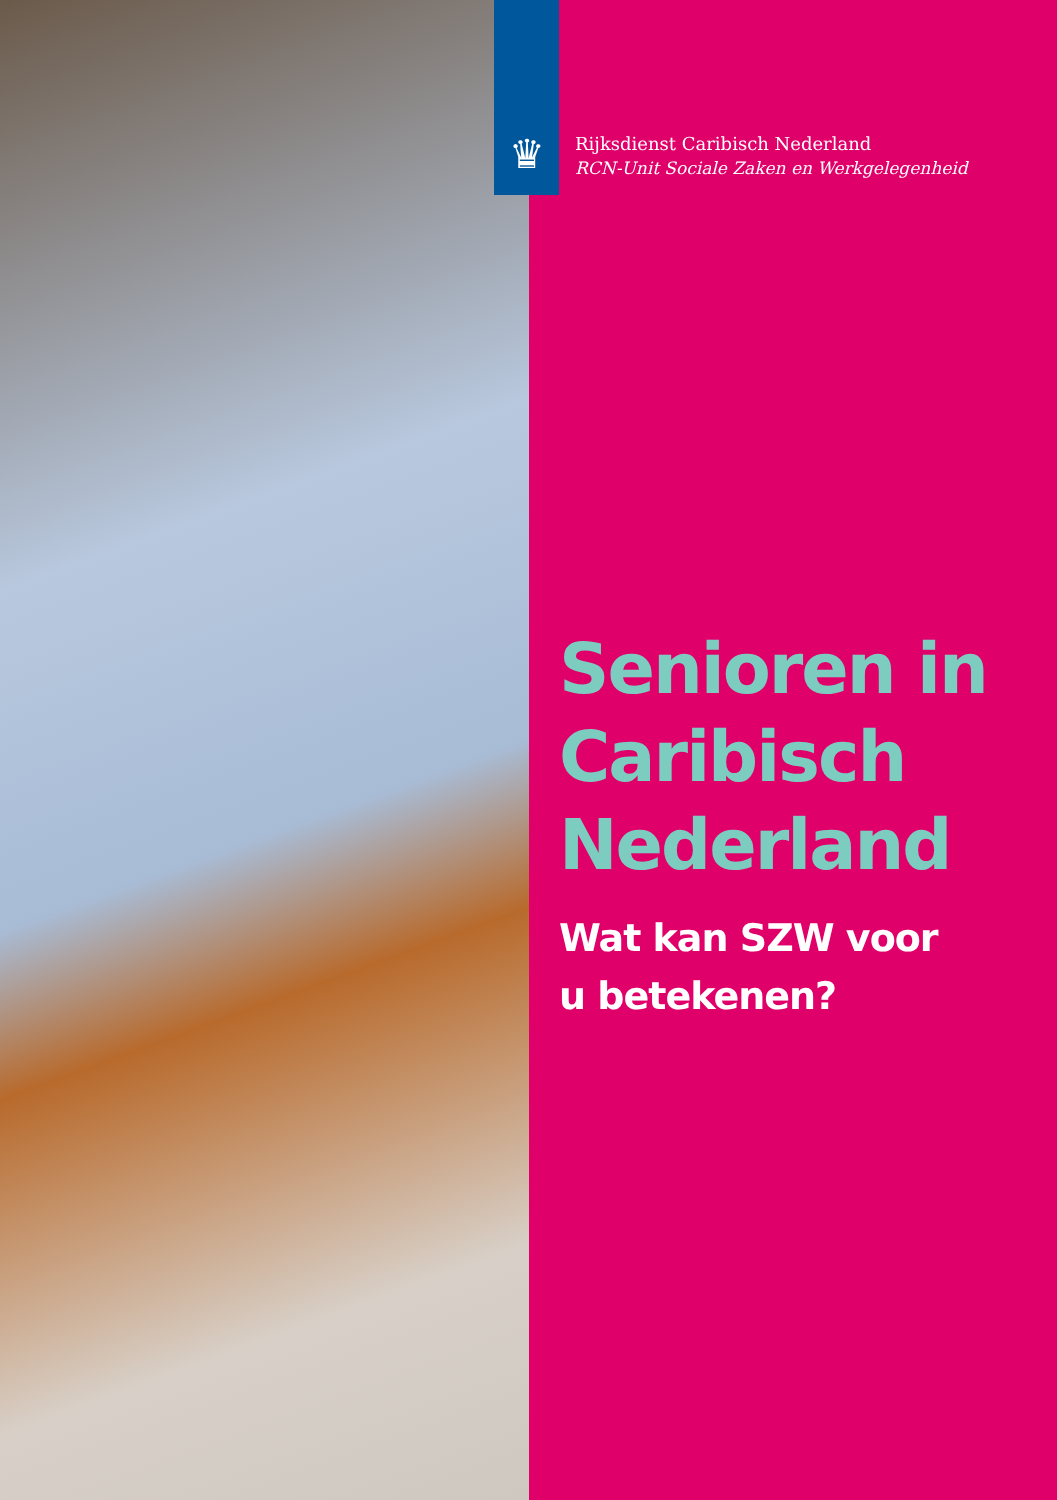♛
Rijksdienst Caribisch Nederland
RCN-Unit Sociale Zaken en Werkgelegenheid
Senioren in Caribisch Nederland
Wat kan SZW voor
u betekenen?